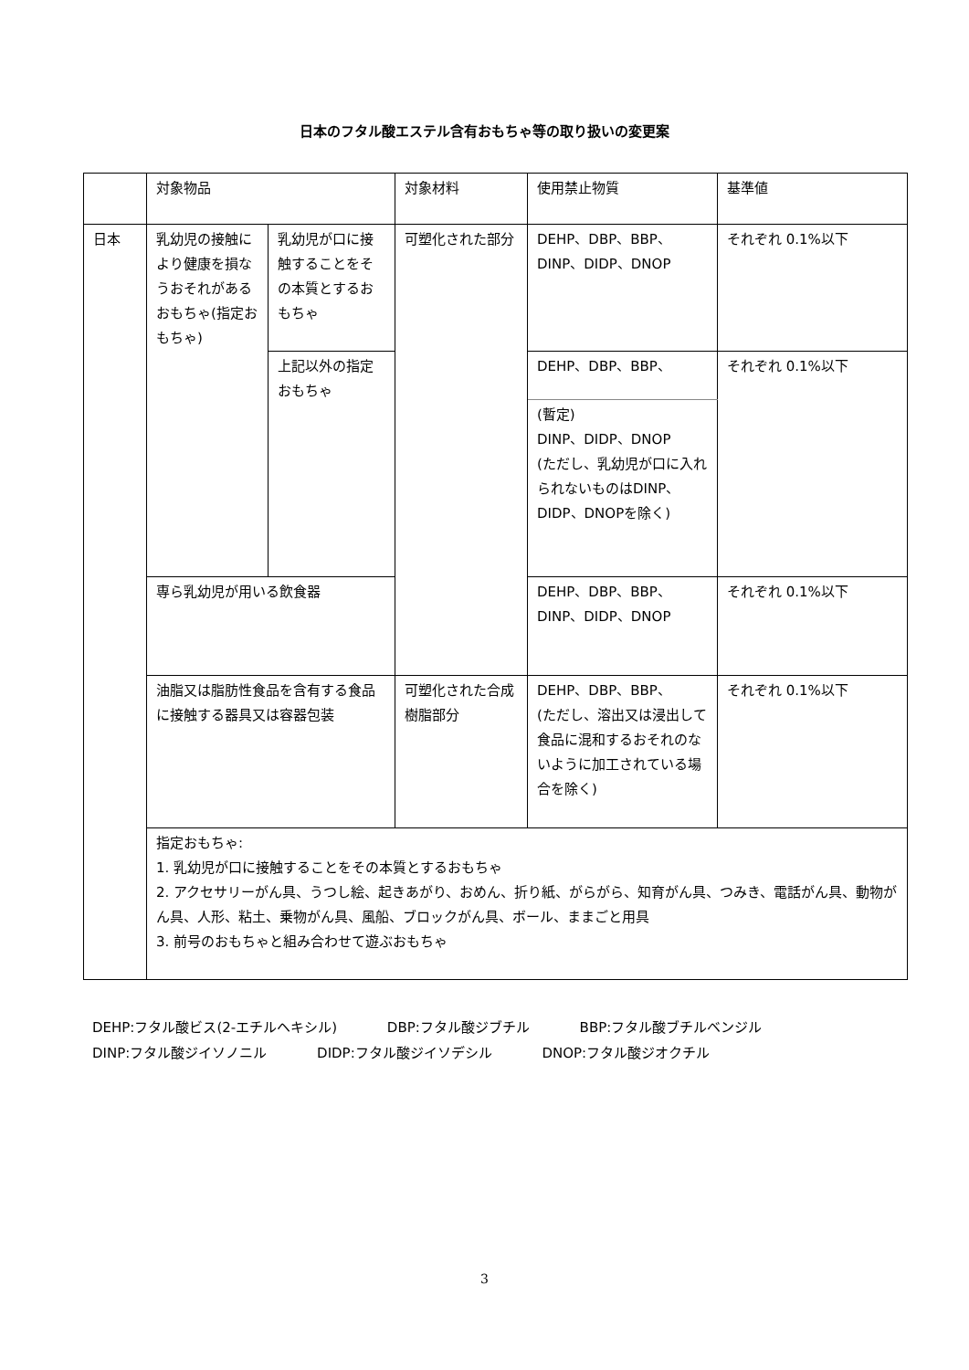日本のフタル酸エステル含有おもちゃ等の取り扱いの変更案
| | 対象物品 | | 対象材料 | 使用禁止物質 | 基準値 |
| 日本 | 乳幼児の接触により健康を損なうおそれがあるおもちゃ(指定おもちゃ) | 乳幼児が口に接触することをその本質とするおもちゃ | 可塑化された部分 | DEHP、DBP、BBP、 DINP、DIDP、DNOP | それぞれ 0.1%以下 |
| | | 上記以外の指定おもちゃ | | DEHP、DBP、BBP、 | それぞれ 0.1%以下 |
| | | | | (暫定) DINP、DIDP、DNOP (ただし、乳幼児が口に入れられないものはDINP、DIDP、DNOPを除く) | |
| | 専ら乳幼児が用いる飲食器 | | | DEHP、DBP、BBP、 DINP、DIDP、DNOP | それぞれ 0.1%以下 |
| | 油脂又は脂肪性食品を含有する食品に接触する器具又は容器包装 | | 可塑化された合成樹脂部分 | DEHP、DBP、BBP、 (ただし、溶出又は浸出して食品に混和するおそれのないように加工されている場合を除く) | それぞれ 0.1%以下 |
| | 指定おもちゃ: 1. 乳幼児が口に接触することをその本質とするおもちゃ 2. アクセサリーがん具、うつし絵、起きあがり、おめん、折り紙、がらがら、知育がん具、つみき、電話がん具、動物がん具、人形、粘土、乗物がん具、風船、ブロックがん具、ボール、ままごと用具 3. 前号のおもちゃと組み合わせて遊ぶおもちゃ | | | | |
DEHP:フタル酸ビス(2-エチルヘキシル) DBP:フタル酸ジブチル BBP:フタル酸ブチルベンジル
DINP:フタル酸ジイソノニル DIDP:フタル酸ジイソデシル DNOP:フタル酸ジオクチル
3